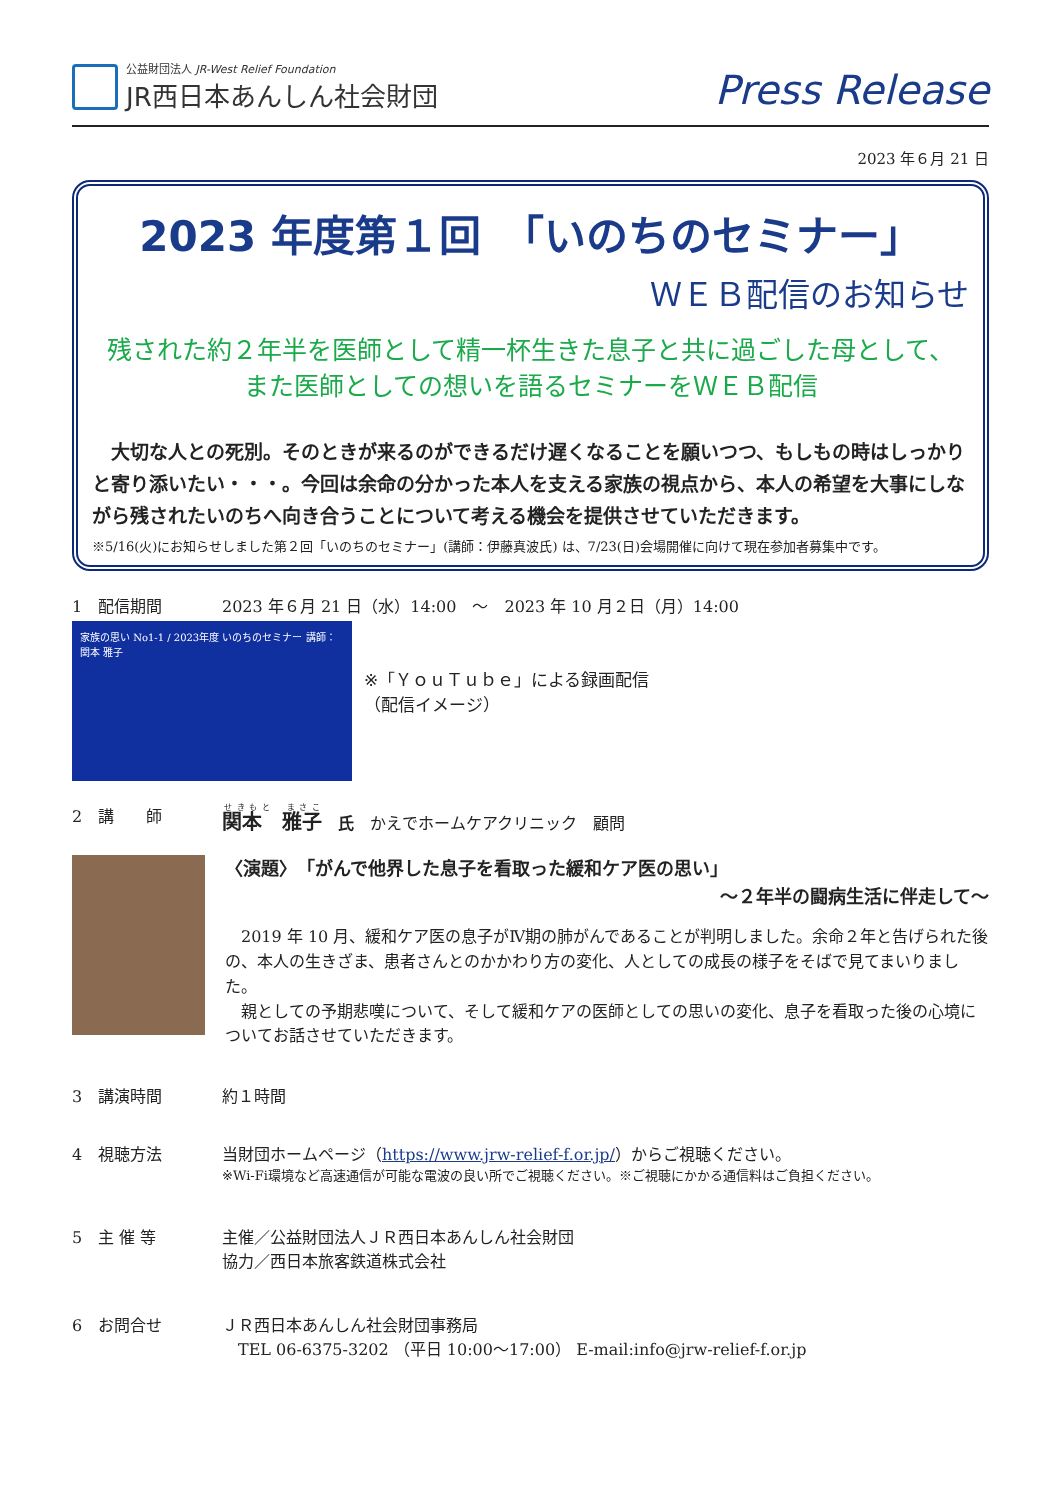公益財団法人 JR-West Relief Foundation
JR西日本あんしん社会財団
Press Release
2023 年６月 21 日
2023 年度第１回　「いのちのセミナー」
ＷＥＢ配信のお知らせ
残された約２年半を医師として精一杯生きた息子と共に過ごした母として、
また医師としての想いを語るセミナーをＷＥＢ配信
　大切な人との死別。そのときが来るのができるだけ遅くなることを願いつつ、もしもの時はしっかりと寄り添いたい・・・。今回は余命の分かった本人を支える家族の視点から、本人の希望を大事にしながら残されたいのちへ向き合うことについて考える機会を提供させていただきます。
※5/16(火)にお知らせしました第２回「いのちのセミナー」(講師：伊藤真波氏) は、7/23(日)会場開催に向けて現在参加者募集中です。
1　配信期間 2023 年６月 21 日（水）14:00　～　2023 年 10 月２日（月）14:00
家族の思い No1-1 / 2023年度 いのちのセミナー 講師：関本 雅子
※「ＹｏｕＴｕｂｅ」による録画配信
（配信イメージ）
2　講　　師
関本　雅子 　氏　かえでホームケアクリニック　顧問
〈演題〉　「がんで他界した息子を看取った緩和ケア医の思い」
～２年半の闘病生活に伴走して～
　2019 年 10 月、緩和ケア医の息子がⅣ期の肺がんであることが判明しました。余命２年と告げられた後の、本人の生きざま、患者さんとのかかわり方の変化、人としての成長の様子をそばで見てまいりました。
　親としての予期悲嘆について、そして緩和ケアの医師としての思いの変化、息子を看取った後の心境についてお話させていただきます。
3　講演時間 約１時間
4　視聴方法 当財団ホームページ（https://www.jrw-relief-f.or.jp/）からご視聴ください。
※Wi-Fi環境など高速通信が可能な電波の良い所でご視聴ください。※ご視聴にかかる通信料はご負担ください。
5　主 催 等 主催／公益財団法人ＪＲ西日本あんしん社会財団
協力／西日本旅客鉄道株式会社
6　お問合せ ＪＲ西日本あんしん社会財団事務局
　TEL 06-6375-3202 （平日 10:00～17:00） E-mail:info@jrw-relief-f.or.jp